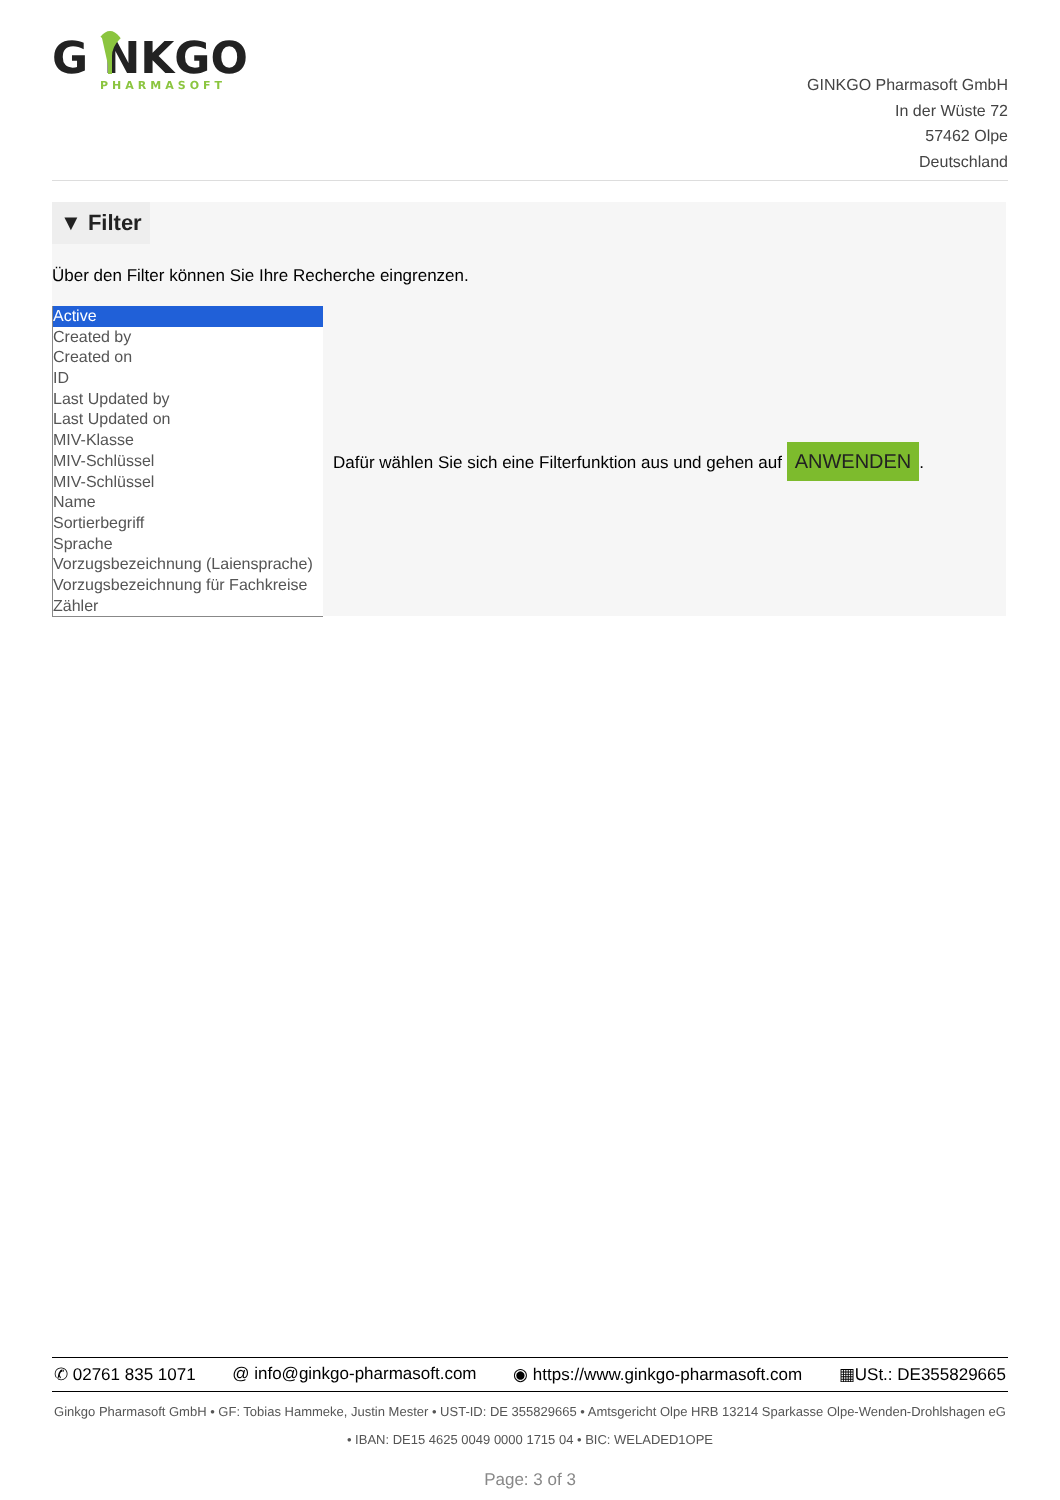G NKGO
PHARMASOFT
GINKGO Pharmasoft GmbH
In der Wüste 72
57462 Olpe
Deutschland
▼ Filter
Über den Filter können Sie Ihre Recherche eingrenzen.
Active
Created by
Created on
ID
Last Updated by
Last Updated on
MIV-Klasse
MIV-Schlüssel
MIV-Schlüssel
Name
Sortierbegriff
Sprache
Vorzugsbezeichnung (Laiensprache)
Vorzugsbezeichnung für Fachkreise
Zähler
Dafür wählen Sie sich eine Filterfunktion aus und gehen auf ANWENDEN.
✆ 02761 835 1071 @ info@ginkgo-pharmasoft.com ◉ https://www.ginkgo-pharmasoft.com ▦USt.: DE355829665
Ginkgo Pharmasoft GmbH • GF: Tobias Hammeke, Justin Mester • UST-ID: DE 355829665 • Amtsgericht Olpe HRB 13214 Sparkasse Olpe-Wenden-Drohlshagen eG • IBAN: DE15 4625 0049 0000 1715 04 • BIC: WELADED1OPE
Page: 3 of 3